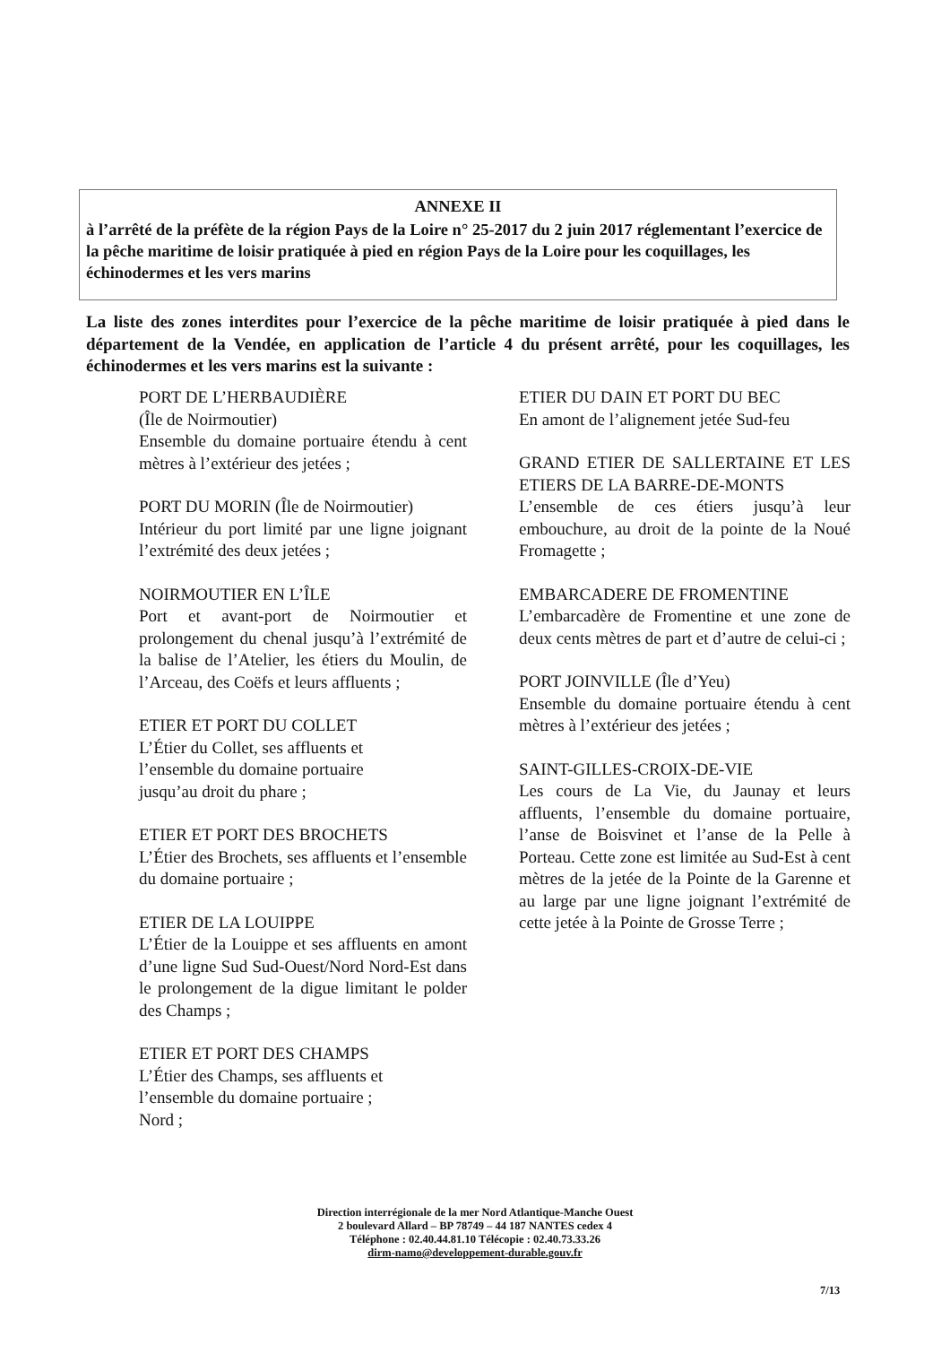ANNEXE II
à l’arrêté de la préfète de la région Pays de la Loire n° 25-2017 du 2 juin 2017 réglementant l’exercice de la pêche maritime de loisir pratiquée à pied en région Pays de la Loire pour les coquillages, les échinodermes et les vers marins
La liste des zones interdites pour l’exercice de la pêche maritime de loisir pratiquée à pied dans le département de la Vendée, en application de l’article 4 du présent arrêté, pour les coquillages, les échinodermes et les vers marins est la suivante :
PORT DE L’HERBAUDIÈRE
(Île de Noirmoutier)
Ensemble du domaine portuaire étendu à cent mètres à l’extérieur des jetées ;
PORT DU MORIN (Île de Noirmoutier)
Intérieur du port limité par une ligne joignant l’extrémité des deux jetées ;
NOIRMOUTIER EN L’ÎLE
Port et avant-port de Noirmoutier et prolongement du chenal jusqu’à l’extrémité de la balise de l’Atelier, les étiers du Moulin, de l’Arceau, des Coëfs et leurs affluents ;
ETIER ET PORT DU COLLET
L’Étier du Collet, ses affluents et
l’ensemble du domaine portuaire
jusqu’au droit du phare ;
ETIER ET PORT DES BROCHETS
L’Étier des Brochets, ses affluents et l’ensemble du domaine portuaire ;
ETIER DE LA LOUIPPE
L’Étier de la Louippe et ses affluents en amont d’une ligne Sud Sud-Ouest/Nord Nord-Est dans le prolongement de la digue limitant le polder des Champs ;
ETIER ET PORT DES CHAMPS
L’Étier des Champs, ses affluents et
l’ensemble du domaine portuaire ;
Nord ;
ETIER DU DAIN ET PORT DU BEC
En amont de l’alignement jetée Sud-feu
GRAND ETIER DE SALLERTAINE ET LES ETIERS DE LA BARRE-DE-MONTS
L’ensemble de ces étiers jusqu’à leur embouchure, au droit de la pointe de la Noué Fromagette ;
EMBARCADERE DE FROMENTINE
L’embarcadère de Fromentine et une zone de deux cents mètres de part et d’autre de celui-ci ;
PORT JOINVILLE (Île d’Yeu)
Ensemble du domaine portuaire étendu à cent mètres à l’extérieur des jetées ;
SAINT-GILLES-CROIX-DE-VIE
Les cours de La Vie, du Jaunay et leurs affluents, l’ensemble du domaine portuaire, l’anse de Boisvinet et l’anse de la Pelle à Porteau. Cette zone est limitée au Sud-Est à cent mètres de la jetée de la Pointe de la Garenne et au large par une ligne joignant l’extrémité de cette jetée à la Pointe de Grosse Terre ;
Direction interrégionale de la mer Nord Atlantique-Manche Ouest
2 boulevard Allard – BP 78749 – 44 187 NANTES cedex 4
Téléphone : 02.40.44.81.10 Télécopie : 02.40.73.33.26
dirm-namo@developpement-durable.gouv.fr
7/13